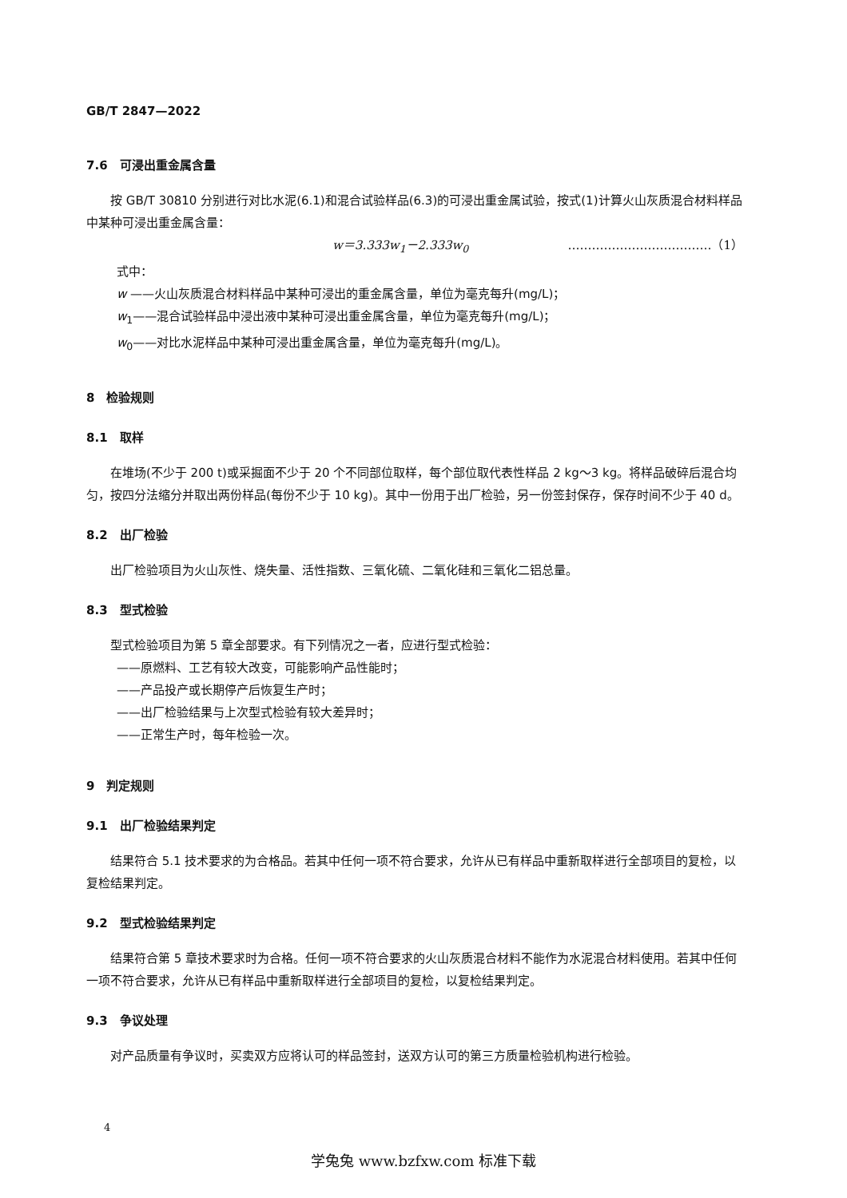GB/T 2847—2022
7.6　可浸出重金属含量
按 GB/T 30810 分别进行对比水泥(6.1)和混合试验样品(6.3)的可浸出重金属试验，按式(1)计算火山灰质混合材料样品中某种可浸出重金属含量：
w＝3.333w<sub>1</sub>－2.333w<sub>0</sub> ………………………………（1）
式中：
w ——火山灰质混合材料样品中某种可浸出的重金属含量，单位为毫克每升(mg/L)；
w<sub>1</sub>——混合试验样品中浸出液中某种可浸出重金属含量，单位为毫克每升(mg/L)；
w<sub>0</sub>——对比水泥样品中某种可浸出重金属含量，单位为毫克每升(mg/L)。
8　检验规则
8.1　取样
在堆场(不少于 200 t)或采掘面不少于 20 个不同部位取样，每个部位取代表性样品 2 kg～3 kg。将样品破碎后混合均匀，按四分法缩分并取出两份样品(每份不少于 10 kg)。其中一份用于出厂检验，另一份签封保存，保存时间不少于 40 d。
8.2　出厂检验
出厂检验项目为火山灰性、烧失量、活性指数、三氧化硫、二氧化硅和三氧化二铝总量。
8.3　型式检验
型式检验项目为第 5 章全部要求。有下列情况之一者，应进行型式检验：
——原燃料、工艺有较大改变，可能影响产品性能时；
——产品投产或长期停产后恢复生产时；
——出厂检验结果与上次型式检验有较大差异时；
——正常生产时，每年检验一次。
9　判定规则
9.1　出厂检验结果判定
结果符合 5.1 技术要求的为合格品。若其中任何一项不符合要求，允许从已有样品中重新取样进行全部项目的复检，以复检结果判定。
9.2　型式检验结果判定
结果符合第 5 章技术要求时为合格。任何一项不符合要求的火山灰质混合材料不能作为水泥混合材料使用。若其中任何一项不符合要求，允许从已有样品中重新取样进行全部项目的复检，以复检结果判定。
9.3　争议处理
对产品质量有争议时，买卖双方应将认可的样品签封，送双方认可的第三方质量检验机构进行检验。
4
学兔兔 www.bzfxw.com 标准下载